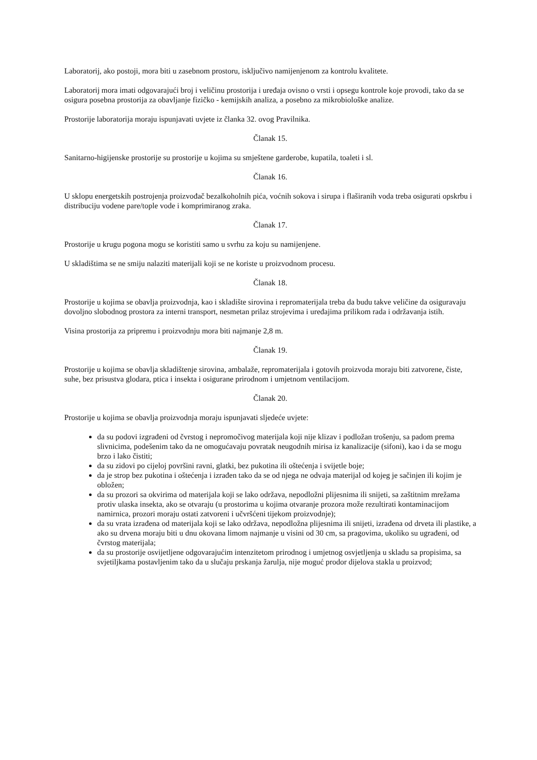Laboratorij, ako postoji, mora biti u zasebnom prostoru, isključivo namijenjenom za kontrolu kvalitete.
Laboratorij mora imati odgovarajući broj i veličinu prostorija i uređaja ovisno o vrsti i opsegu kontrole koje provodi, tako da se osigura posebna prostorija za obavljanje fizičko - kemijskih analiza, a posebno za mikrobiološke analize.
Prostorije laboratorija moraju ispunjavati uvjete iz članka 32. ovog Pravilnika.
Članak 15.
Sanitarno-higijenske prostorije su prostorije u kojima su smještene garderobe, kupatila, toaleti i sl.
Članak 16.
U sklopu energetskih postrojenja proizvođač bezalkoholnih pića, voćnih sokova i sirupa i flaširanih voda treba osigurati opskrbu i distribuciju vodene pare/tople vode i komprimiranog zraka.
Članak 17.
Prostorije u krugu pogona mogu se koristiti samo u svrhu za koju su namijenjene.
U skladištima se ne smiju nalaziti materijali koji se ne koriste u proizvodnom procesu.
Članak 18.
Prostorije u kojima se obavlja proizvodnja, kao i skladište sirovina i repromaterijala treba da budu takve veličine da osiguravaju dovoljno slobodnog prostora za interni transport, nesmetan prilaz strojevima i uređajima prilikom rada i održavanja istih.
Visina prostorija za pripremu i proizvodnju mora biti najmanje 2,8 m.
Članak 19.
Prostorije u kojima se obavlja skladištenje sirovina, ambalaže, repromaterijala i gotovih proizvoda moraju biti zatvorene, čiste, suhe, bez prisustva glodara, ptica i insekta i osigurane prirodnom i umjetnom ventilacijom.
Članak 20.
Prostorije u kojima se obavlja proizvodnja moraju ispunjavati sljedeće uvjete:
da su podovi izgrađeni od čvrstog i nepromočivog materijala koji nije klizav i podložan trošenju, sa padom prema slivnicima, podešenim tako da ne omogućavaju povratak neugodnih mirisa iz kanalizacije (sifoni), kao i da se mogu brzo i lako čistiti;
da su zidovi po cijeloj površini ravni, glatki, bez pukotina ili oštećenja i svijetle boje;
da je strop bez pukotina i oštećenja i izrađen tako da se od njega ne odvaja materijal od kojeg je sačinjen ili kojim je obložen;
da su prozori sa okvirima od materijala koji se lako održava, nepodložni plijesnima ili snijeti, sa zaštitnim mrežama protiv ulaska insekta, ako se otvaraju (u prostorima u kojima otvaranje prozora može rezultirati kontaminacijom namirnica, prozori moraju ostati zatvoreni i učvršćeni tijekom proizvodnje);
da su vrata izrađena od materijala koji se lako održava, nepodložna plijesnima ili snijeti, izrađena od drveta ili plastike, a ako su drvena moraju biti u dnu okovana limom najmanje u visini od 30 cm, sa pragovima, ukoliko su ugrađeni, od čvrstog materijala;
da su prostorije osvijetljene odgovarajućim intenzitetom prirodnog i umjetnog osvjetljenja u skladu sa propisima, sa svjetiljkama postavljenim tako da u slučaju prskanja žarulja, nije moguć prodor dijelova stakla u proizvod;